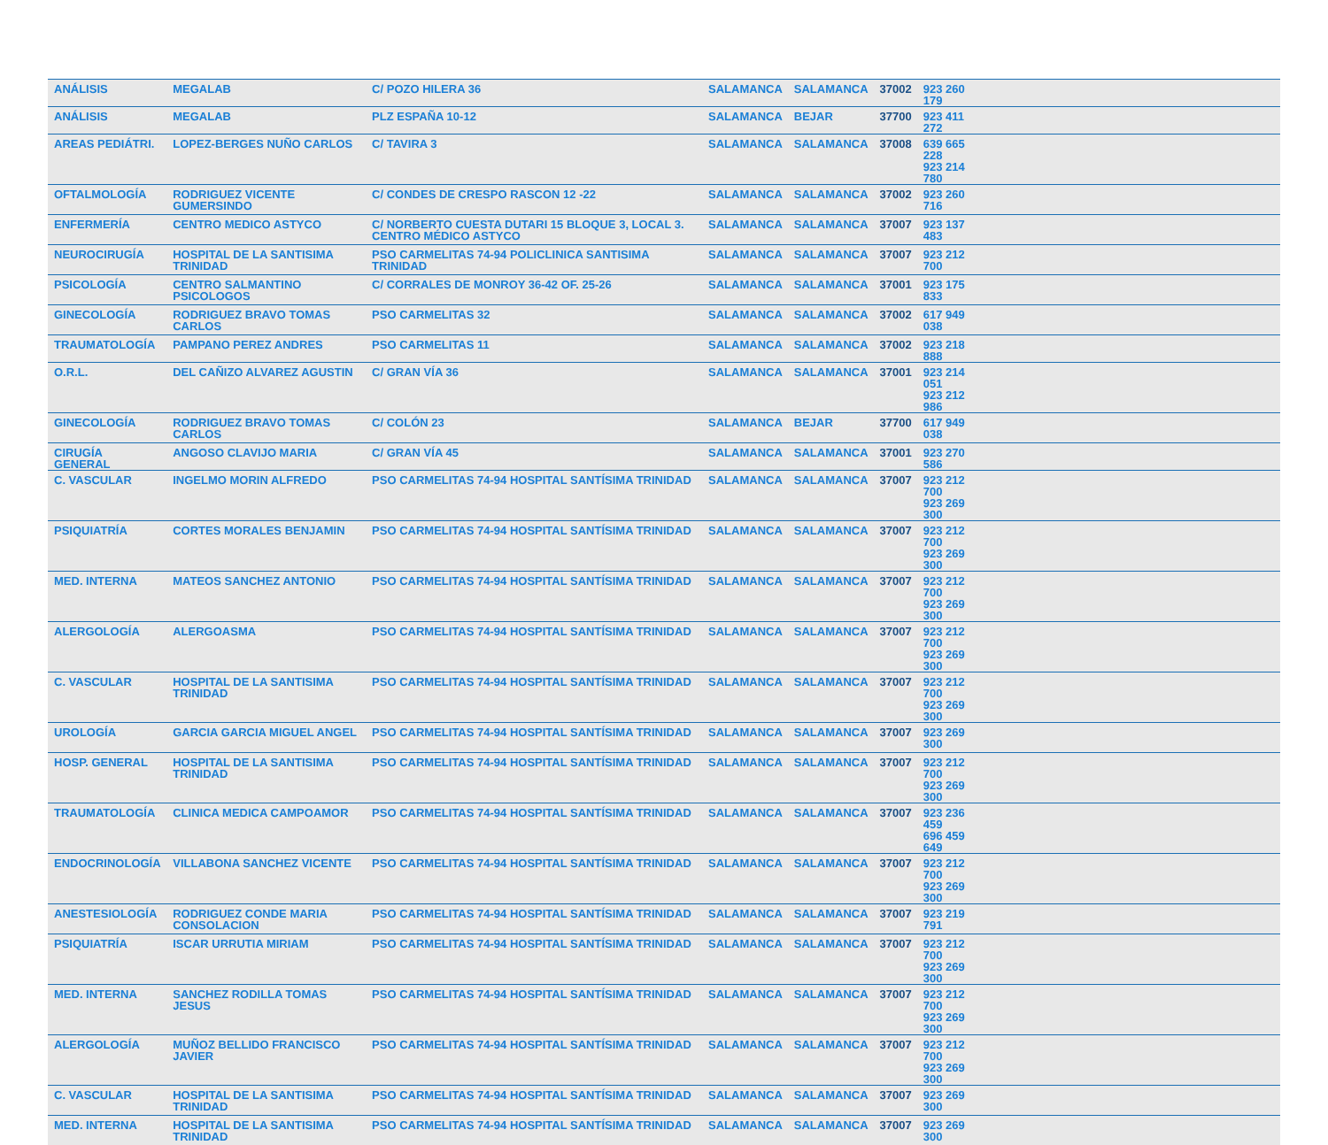| ANÁLISIS | MEGALAB | C/ POZO HILERA 36 | SALAMANCA | SALAMANCA | 37002 | 923 260 179 | |
| ANÁLISIS | MEGALAB | PLZ ESPAÑA 10-12 | SALAMANCA | BEJAR | 37700 | 923 411 272 | |
| AREAS PEDIÁTRI. | LOPEZ-BERGES NUÑO CARLOS | C/ TAVIRA 3 | SALAMANCA | SALAMANCA | 37008 | 639 665 228 923 214 780 | |
| OFTALMOLOGÍA | RODRIGUEZ VICENTE GUMERSINDO | C/ CONDES DE CRESPO RASCON 12 -22 | SALAMANCA | SALAMANCA | 37002 | 923 260 716 | |
| ENFERMERÍA | CENTRO MEDICO ASTYCO | C/ NORBERTO CUESTA DUTARI 15 BLOQUE 3, LOCAL 3. CENTRO MÉDICO ASTYCO | SALAMANCA | SALAMANCA | 37007 | 923 137 483 | |
| NEUROCIRUGÍA | HOSPITAL DE LA SANTISIMA TRINIDAD | PSO CARMELITAS 74-94 POLICLINICA SANTISIMA TRINIDAD | SALAMANCA | SALAMANCA | 37007 | 923 212 700 | |
| PSICOLOGÍA | CENTRO SALMANTINO PSICOLOGOS | C/ CORRALES DE MONROY 36-42 OF. 25-26 | SALAMANCA | SALAMANCA | 37001 | 923 175 833 | |
| GINECOLOGÍA | RODRIGUEZ BRAVO TOMAS CARLOS | PSO CARMELITAS 32 | SALAMANCA | SALAMANCA | 37002 | 617 949 038 | |
| TRAUMATOLOGÍA | PAMPANO PEREZ ANDRES | PSO CARMELITAS 11 | SALAMANCA | SALAMANCA | 37002 | 923 218 888 | |
| O.R.L. | DEL CAÑIZO ALVAREZ AGUSTIN | C/ GRAN VÍA 36 | SALAMANCA | SALAMANCA | 37001 | 923 214 051 923 212 986 | |
| GINECOLOGÍA | RODRIGUEZ BRAVO TOMAS CARLOS | C/ COLÓN 23 | SALAMANCA | BEJAR | 37700 | 617 949 038 | |
| CIRUGÍA GENERAL | ANGOSO CLAVIJO MARIA | C/ GRAN VÍA 45 | SALAMANCA | SALAMANCA | 37001 | 923 270 586 | |
| C. VASCULAR | INGELMO MORIN ALFREDO | PSO CARMELITAS 74-94 HOSPITAL SANTÍSIMA TRINIDAD | SALAMANCA | SALAMANCA | 37007 | 923 212 700 923 269 300 | |
| PSIQUIATRÍA | CORTES MORALES BENJAMIN | PSO CARMELITAS 74-94 HOSPITAL SANTÍSIMA TRINIDAD | SALAMANCA | SALAMANCA | 37007 | 923 212 700 923 269 300 | |
| MED. INTERNA | MATEOS SANCHEZ ANTONIO | PSO CARMELITAS 74-94 HOSPITAL SANTÍSIMA TRINIDAD | SALAMANCA | SALAMANCA | 37007 | 923 212 700 923 269 300 | |
| ALERGOLOGÍA | ALERGOASMA | PSO CARMELITAS 74-94 HOSPITAL SANTÍSIMA TRINIDAD | SALAMANCA | SALAMANCA | 37007 | 923 212 700 923 269 300 | |
| C. VASCULAR | HOSPITAL DE LA SANTISIMA TRINIDAD | PSO CARMELITAS 74-94 HOSPITAL SANTÍSIMA TRINIDAD | SALAMANCA | SALAMANCA | 37007 | 923 212 700 923 269 300 | |
| UROLOGÍA | GARCIA GARCIA MIGUEL ANGEL | PSO CARMELITAS 74-94 HOSPITAL SANTÍSIMA TRINIDAD | SALAMANCA | SALAMANCA | 37007 | 923 269 300 | |
| HOSP. GENERAL | HOSPITAL DE LA SANTISIMA TRINIDAD | PSO CARMELITAS 74-94 HOSPITAL SANTÍSIMA TRINIDAD | SALAMANCA | SALAMANCA | 37007 | 923 212 700 923 269 300 | |
| TRAUMATOLOGÍA | CLINICA MEDICA CAMPOAMOR | PSO CARMELITAS 74-94 HOSPITAL SANTÍSIMA TRINIDAD | SALAMANCA | SALAMANCA | 37007 | 923 236 459 696 459 649 | |
| ENDOCRINOLOGÍA | VILLABONA SANCHEZ VICENTE | PSO CARMELITAS 74-94 HOSPITAL SANTÍSIMA TRINIDAD | SALAMANCA | SALAMANCA | 37007 | 923 212 700 923 269 300 | |
| ANESTESIOLOGÍA | RODRIGUEZ CONDE MARIA CONSOLACION | PSO CARMELITAS 74-94 HOSPITAL SANTÍSIMA TRINIDAD | SALAMANCA | SALAMANCA | 37007 | 923 219 791 | |
| PSIQUIATRÍA | ISCAR URRUTIA MIRIAM | PSO CARMELITAS 74-94 HOSPITAL SANTÍSIMA TRINIDAD | SALAMANCA | SALAMANCA | 37007 | 923 212 700 923 269 300 | |
| MED. INTERNA | SANCHEZ RODILLA TOMAS JESUS | PSO CARMELITAS 74-94 HOSPITAL SANTÍSIMA TRINIDAD | SALAMANCA | SALAMANCA | 37007 | 923 212 700 923 269 300 | |
| ALERGOLOGÍA | MUÑOZ BELLIDO FRANCISCO JAVIER | PSO CARMELITAS 74-94 HOSPITAL SANTÍSIMA TRINIDAD | SALAMANCA | SALAMANCA | 37007 | 923 212 700 923 269 300 | |
| C. VASCULAR | HOSPITAL DE LA SANTISIMA TRINIDAD | PSO CARMELITAS 74-94 HOSPITAL SANTÍSIMA TRINIDAD | SALAMANCA | SALAMANCA | 37007 | 923 269 300 | |
| MED. INTERNA | HOSPITAL DE LA SANTISIMA TRINIDAD | PSO CARMELITAS 74-94 HOSPITAL SANTÍSIMA TRINIDAD | SALAMANCA | SALAMANCA | 37007 | 923 269 300 | |